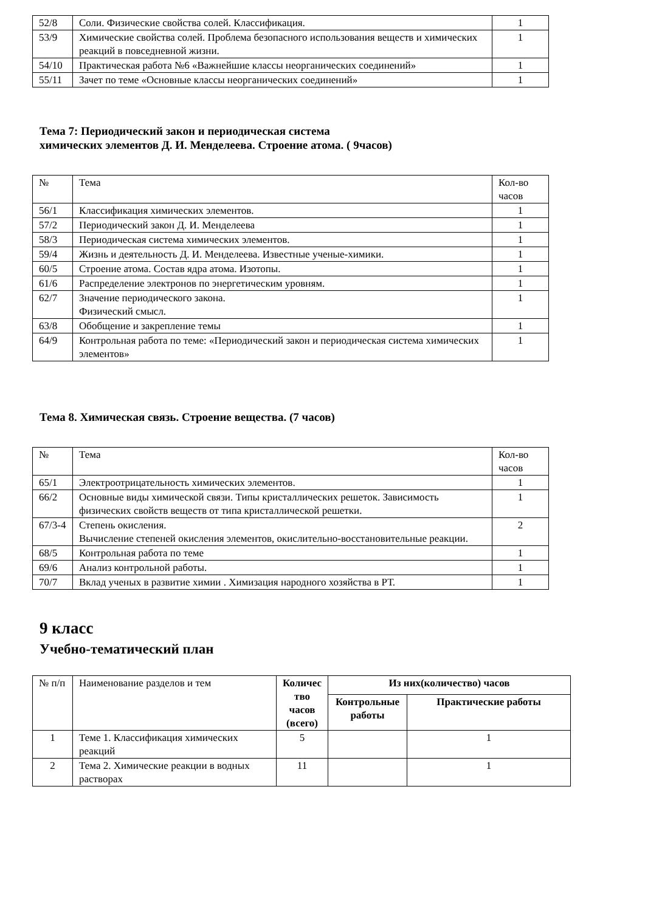| 52/8 | Соли. Физические свойства солей. Классификация. | 1 |
| 53/9 | Химические свойства солей. Проблема безопасного использования веществ и химических реакций в повседневной жизни. | 1 |
| 54/10 | Практическая работа №6 «Важнейшие классы неорганических соединений» | 1 |
| 55/11 | Зачет по теме «Основные классы неорганических соединений» | 1 |
Тема 7: Периодический закон и периодическая система
химических элементов Д. И. Менделеева. Строение атома. ( 9часов)
| № | Тема | Кол-во часов |
| --- | --- | --- |
| 56/1 | Классификация химических элементов. | 1 |
| 57/2 | Периодический закон Д. И. Менделеева | 1 |
| 58/3 | Периодическая система химических элементов. | 1 |
| 59/4 | Жизнь и деятельность Д. И. Менделеева. Известные ученые-химики. | 1 |
| 60/5 | Строение атома. Состав ядра атома. Изотопы. | 1 |
| 61/6 | Распределение электронов по энергетическим уровням. | 1 |
| 62/7 | Значение периодического закона. Физический смысл. | 1 |
| 63/8 | Обобщение и закрепление темы | 1 |
| 64/9 | Контрольная работа по теме: «Периодический закон и периодическая система химических элементов» | 1 |
Тема 8. Химическая связь. Строение вещества. (7 часов)
| № | Тема | Кол-во часов |
| --- | --- | --- |
| 65/1 | Электроотрицательность химических элементов. | 1 |
| 66/2 | Основные виды химической связи. Типы кристаллических решеток. Зависимость физических свойств веществ от типа кристаллической решетки. | 1 |
| 67/3-4 | Степень окисления. Вычисление степеней окисления элементов, окислительно-восстановительные реакции. | 2 |
| 68/5 | Контрольная работа по теме | 1 |
| 69/6 | Анализ контрольной работы. | 1 |
| 70/7 | Вклад ученых в развитие химии . Химизация народного хозяйства в РТ. | 1 |
9 класс
Учебно-тематический план
| № п/п | Наименование разделов и тем | Количес тво часов (всего) | Из них(количество) часов | |
| | | | Контрольные работы | Практические работы |
| 1 | Теме 1. Классификация химических реакций | 5 | | 1 |
| 2 | Тема 2. Химические реакции в водных растворах | 11 | | 1 |